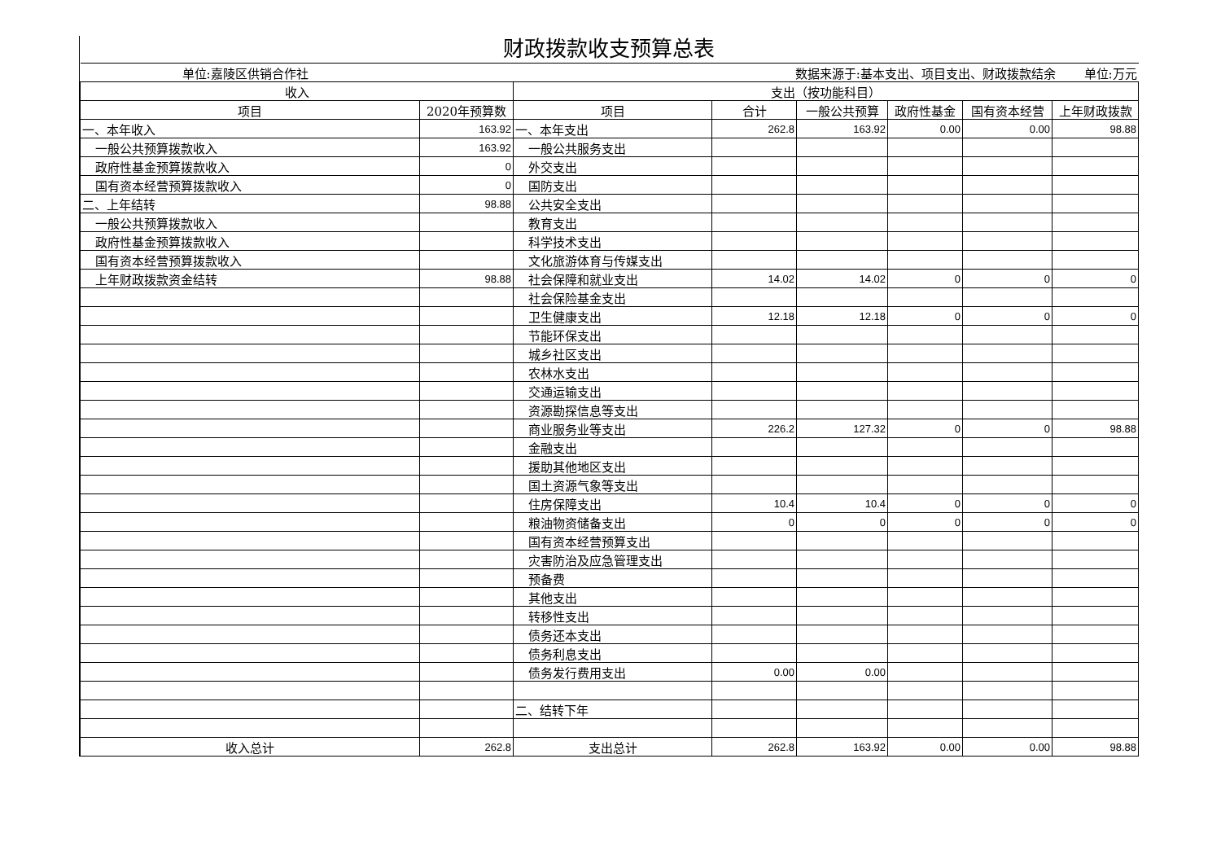财政拨款收支预算总表
| 单位:嘉陵区供销合作社 | | | 数据来源于:基本支出、项目支出、财政拨款结余 单位:万元 | | | | |
| 收入 | | 支出（按功能科目） | | | | | |
| 项目 | 2020年预算数 | 项目 | 合计 | 一般公共预算 | 政府性基金 | 国有资本经营 | 上年财政拨款 |
| 一、本年收入 | 163.92 | 一、本年支出 | 262.8 | 163.92 | 0.00 | 0.00 | 98.88 |
| 一般公共预算拨款收入 | 163.92 | 一般公共服务支出 | | | | | |
| 政府性基金预算拨款收入 | 0 | 外交支出 | | | | | |
| 国有资本经营预算拨款收入 | 0 | 国防支出 | | | | | |
| 二、上年结转 | 98.88 | 公共安全支出 | | | | | |
| 一般公共预算拨款收入 | | 教育支出 | | | | | |
| 政府性基金预算拨款收入 | | 科学技术支出 | | | | | |
| 国有资本经营预算拨款收入 | | 文化旅游体育与传媒支出 | | | | | |
| 上年财政拨款资金结转 | 98.88 | 社会保障和就业支出 | 14.02 | 14.02 | 0 | 0 | 0 |
| | | 社会保险基金支出 | | | | | |
| | | 卫生健康支出 | 12.18 | 12.18 | 0 | 0 | 0 |
| | | 节能环保支出 | | | | | |
| | | 城乡社区支出 | | | | | |
| | | 农林水支出 | | | | | |
| | | 交通运输支出 | | | | | |
| | | 资源勘探信息等支出 | | | | | |
| | | 商业服务业等支出 | 226.2 | 127.32 | 0 | 0 | 98.88 |
| | | 金融支出 | | | | | |
| | | 援助其他地区支出 | | | | | |
| | | 国土资源气象等支出 | | | | | |
| | | 住房保障支出 | 10.4 | 10.4 | 0 | 0 | 0 |
| | | 粮油物资储备支出 | 0 | 0 | 0 | 0 | 0 |
| | | 国有资本经营预算支出 | | | | | |
| | | 灾害防治及应急管理支出 | | | | | |
| | | 预备费 | | | | | |
| | | 其他支出 | | | | | |
| | | 转移性支出 | | | | | |
| | | 债务还本支出 | | | | | |
| | | 债务利息支出 | | | | | |
| | | 债务发行费用支出 | 0.00 | 0.00 | | | |
| | | 二、结转下年 | | | | | |
| 收入总计 | 262.8 | 支出总计 | 262.8 | 163.92 | 0.00 | 0.00 | 98.88 |